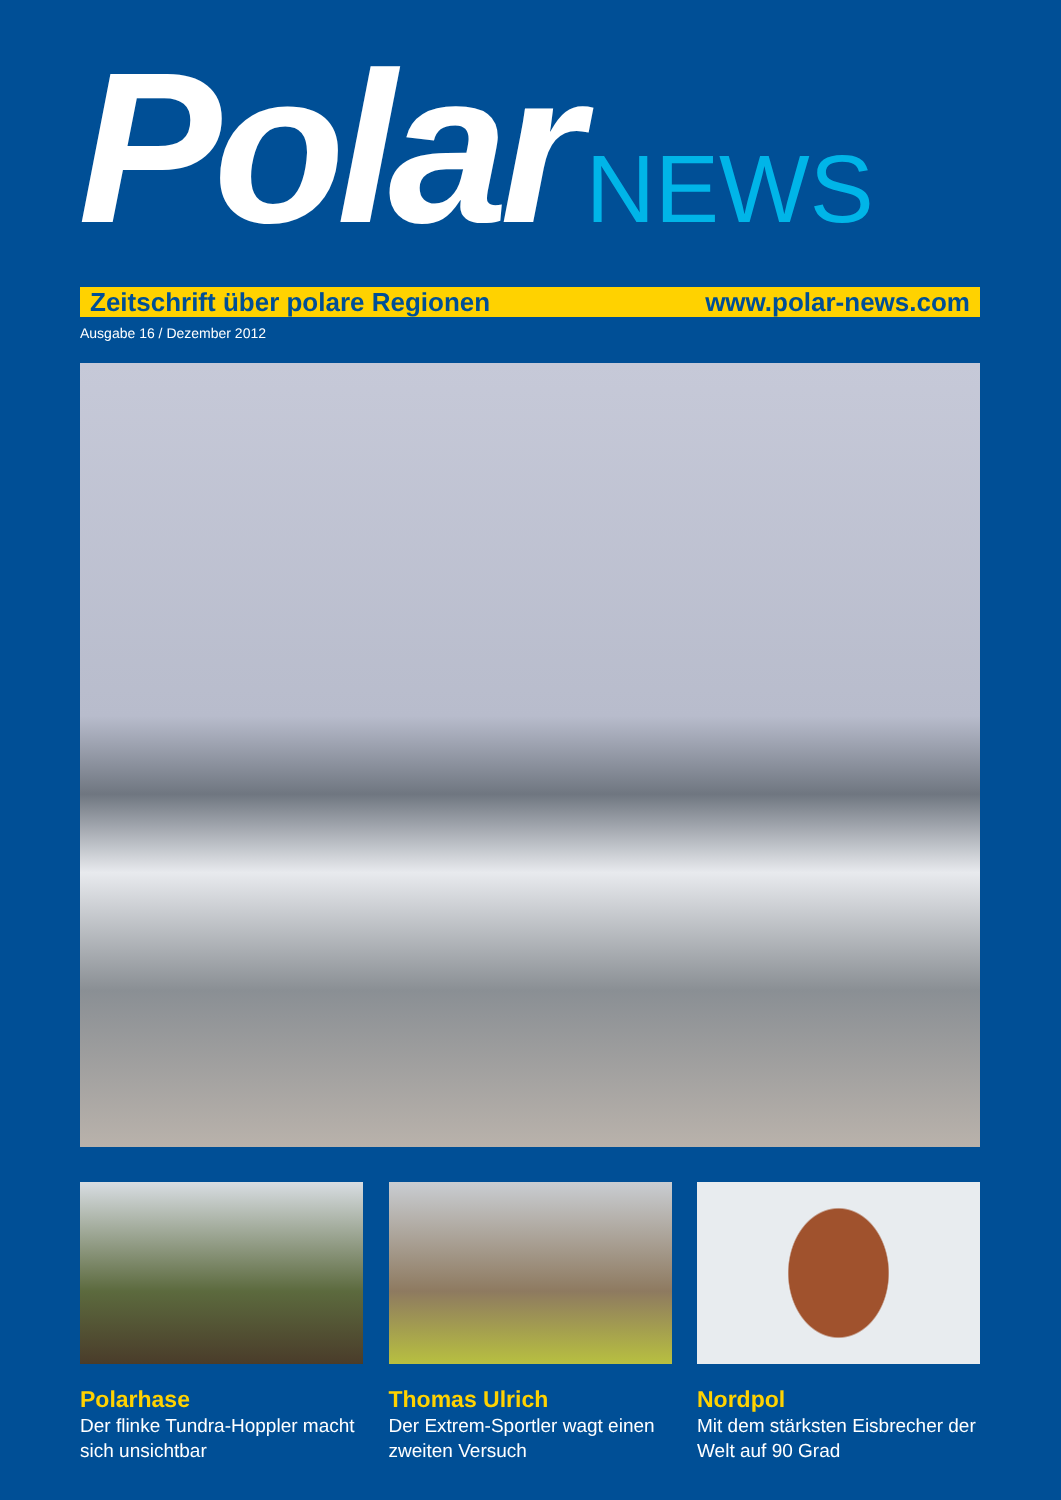Polar NEWS
Zeitschrift über polare Regionen www.polar-news.com
Ausgabe 16 / Dezember 2012
Polarhase
Der flinke Tundra-Hoppler macht sich unsichtbar
Thomas Ulrich
Der Extrem-Sportler wagt einen zweiten Versuch
Nordpol
Mit dem stärksten Eisbrecher der Welt auf 90 Grad